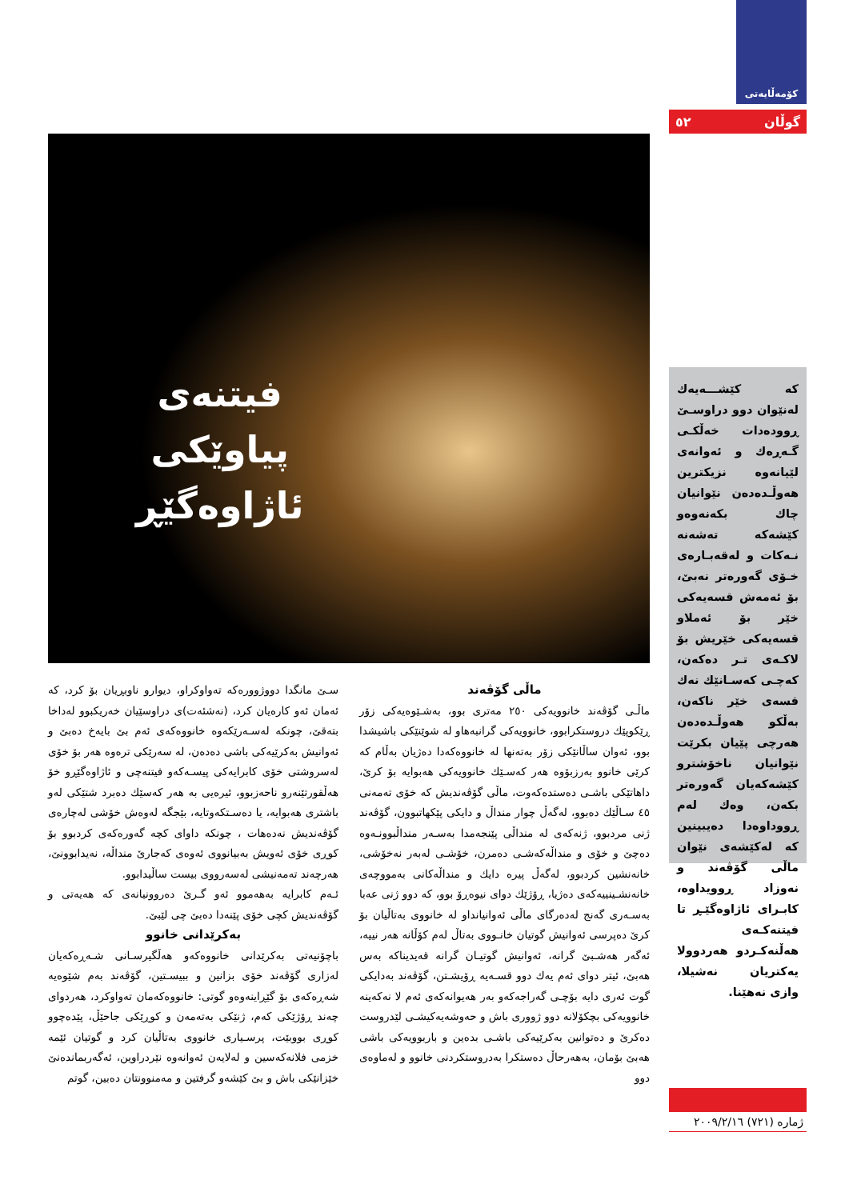كۆمەڵایەتی
گوڵان ٥٢
فیتنەی
پیاوێكی
ئاژاوەگێڕ
كە كێشـــەیەك لەنێوان دوو دراوسـێ ڕوودەدات خەڵكـی گـەڕەك و ئەوانەی لێیانەوە نزیكترین هەوڵـدەدەن نێوانیان چاك بكەنەوەو كێشەكە تەشەنە نـەكات و لەقەبـارەی خـۆی گەورەتر نەبێ، بۆ ئەمەش قسەیەكی خێر بۆ ئەملاو قسەیەكی خێریش بۆ لاكـەی تـر دەكەن، كەچـی كەسـانێك نەك قسەی خێر ناكەن، بەڵكو هەوڵـدەدەن هەرچی پێیان بكرێت نێوانیان ناخۆشترو كێشەكەیان گەورەتر بكەن، وەك لەم ڕووداوەدا دەیبینین كە لەكێشەی نێوان ماڵی گۆڤەند و نەوزاد ڕوویداوە، كابـرای ئاژاوەگێـڕ تا فیتنەكـەی هەڵنەكـردو هەردوولا یەكتریان نەشیلا، وازی نەهێنا.
ماڵی گۆڤەند
ماڵـی گۆڤەند خانوویەكی ٢٥٠ مەتری بوو، بەشـێوەیەكی زۆر ڕێكوپێك دروستكرابوو، خانوویەكی گرانبەهاو لە شوێنێكی باشیشدا بوو، ئەوان ساڵانێكی زۆر بەتەنها لە خانووەكەدا دەژیان بەڵام كە كرێی خانوو بەرزبۆوە هەر كەسـێك خانوویەكی هەبوایە بۆ كرێ، داهاتێكی باشـی دەستدەكەوت، ماڵی گۆڤەندیش كە خۆی تەمەنی ٤٥ سـاڵێك دەبوو، لەگەڵ چوار منداڵ و دایكی پێكهاتبوون، گۆڤەند ژنی مردبوو، ژنەكەی لە منداڵی پێنجەمدا بەسـەر منداڵبوونـەوە دەچێ و خۆی و منداڵەكەشـی دەمرن، خۆشـی لەبەر نەخۆشی، خانەنشین كردبوو، لەگەڵ پیرە دایك و منداڵەكانی بەمووچەی خانەنشـینییەكەی دەژیا، ڕۆژێك دوای نیوەڕۆ بوو، كە دوو ژنی عەبا بەسـەری گەنج لەدەرگای ماڵی ئەوانیانداو لە خانووی بەتاڵیان بۆ كرێ دەپرسی ئەوانیش گوتیان خانـووی بەتاڵ لەم كۆڵانە هەر نییە، ئەگەر هەشـبێ گرانە، ئەوانیش گوتیـان گرانە قەیدیناكە بەس هەبێ، ئیتر دوای ئەم یەك دوو قسـەیە ڕۆیشـتن، گۆڤەند بەدایكی گوت ئەری دایە بۆچـی گەراجەكەو بەر هەیوانەكەی ئەم لا نەكەینە خانوویەكی بچكۆلانە دوو ژووری باش و حەوشەیەكیشـی لێدروست دەكرێ و دەتوانین بەكرێیەكی باشـی بدەین و باربوویەكی باشی هەبێ بۆمان، بەهەرحاڵ دەستكرا بەدروستكردنی خانوو و لەماوەی دوو
سـێ مانگدا دووژوورەكە تەواوكراو، دیوارو ناوبڕیان بۆ كرد، كە ئەمان ئەو كارەیان كرد، (نەشئەت)ی دراوسێیان خەریكبوو لەداخا بتەقێ، چونكە لەسـەرێكەوە خانووەكەی ئەم بێ بایەخ دەبێ و ئەوانیش بەكرێیەكی باشی دەدەن، لە سەرێكی ترەوە هەر بۆ خۆی لەسروشتی خۆی كابرایەكی پیسـەكەو فیتنەچی و ئاژاوەگێڕو خۆ هەڵقورتێنەرو ناحەزبوو، ئیرەیی بە هەر كەسێك دەبرد شتێكی لەو باشتری هەبوایە، یا دەسـتكەوتایە، بێجگە لەوەش خۆشی لەچارەی گۆڤەندیش نەدەهات ، چونكە داوای كچە گەورەكەی كردبوو بۆ كوڕی خۆی ئەویش بەبیانووی ئەوەی كەجارێ منداڵە، نەیدابوونێ، هەرچەند تەمەنیشی لەسەرووی بیست ساڵیدابوو.
ئـەم كابرایە بەهەموو ئەو گـرێ دەروونیانەی كە هەیەتی و گۆڤەندیش كچی خۆی پێنەدا دەبێ چی لێبێ.
بەكرێدانی خانوو
باچۆنیەتی بەكرێدانی خانووەكەو هەڵگیرسـانی شـەڕەكەیان لەزاری گۆڤەند خۆی بزانین و ببیسـتین، گۆڤەند بەم شێوەیە شەڕەكەی بۆ گێڕاینەوەو گوتی: خانووەكەمان تەواوكرد، هەردوای چەند ڕۆژێكی كەم، ژنێكی بەتەمەن و كوڕێكی جاحێڵ، پێدەچوو كوڕی بووبێت، پرسـیاری خانووی بەتاڵیان كرد و گوتیان ئێمە خزمی فلانەكەسین و لەلایەن ئەوانەوە نێردراوین، ئەگەربماندەنێ خێزانێكی باش و بێ كێشەو گرفتین و مەمنوونتان دەبین، گوتم
ژمارە (٧٢١) ٢٠٠٩/٢/١٦